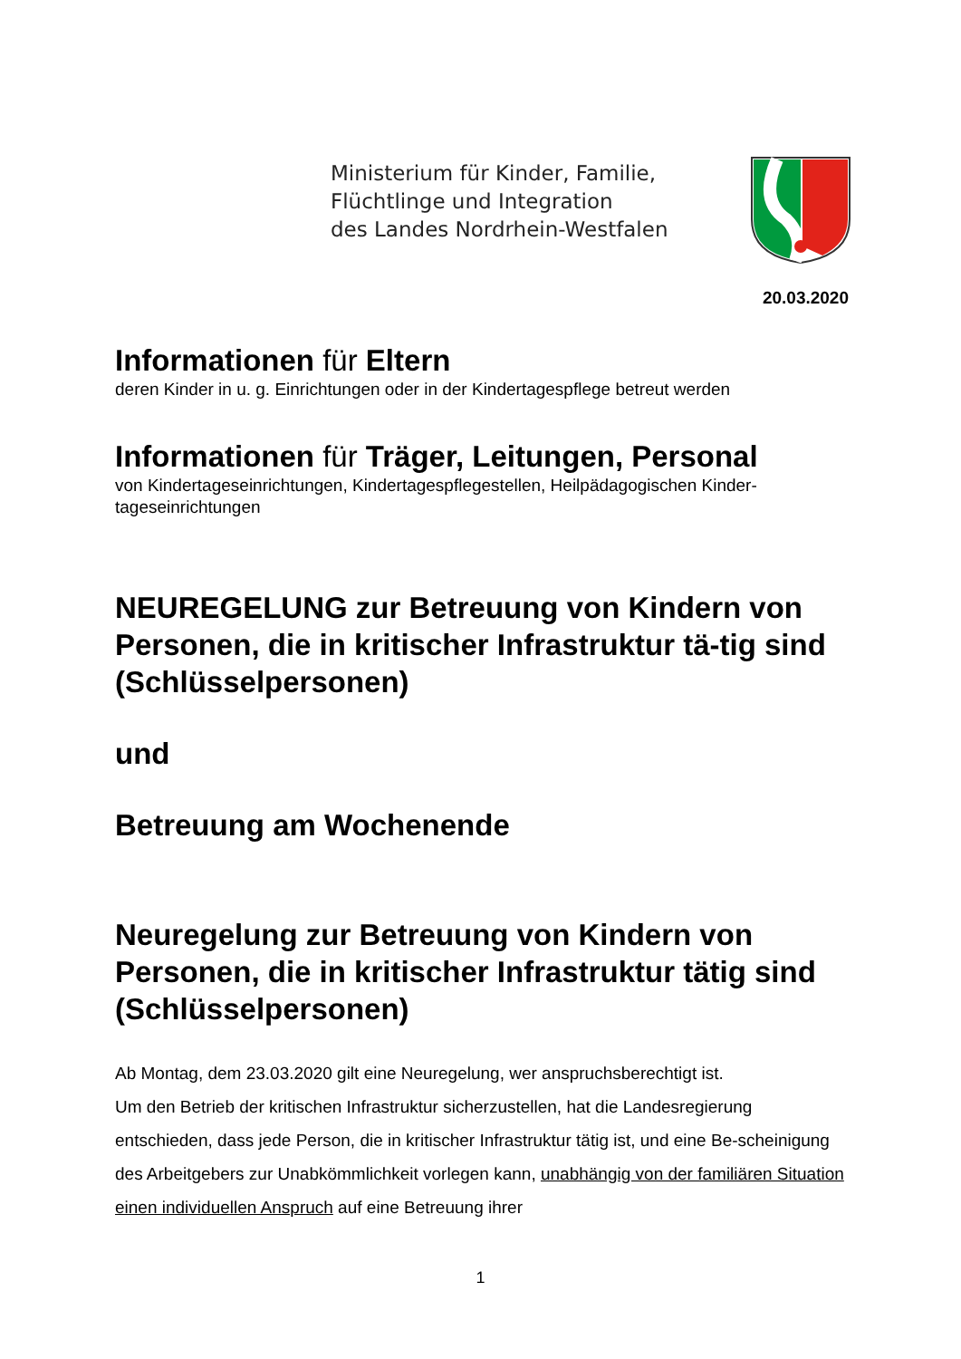Ministerium für Kinder, Familie,
Flüchtlinge und Integration
des Landes Nordrhein-Westfalen
20.03.2020
Informationen für Eltern
deren Kinder in u. g. Einrichtungen oder in der Kindertagespflege betreut werden
Informationen für Träger, Leitungen, Personal
von Kindertageseinrichtungen, Kindertagespflegestellen, Heilpädagogischen Kinder-
tageseinrichtungen
NEUREGELUNG zur Betreuung von Kindern von Personen, die in kritischer Infrastruktur tä-tig sind (Schlüsselpersonen)
und
Betreuung am Wochenende
Neuregelung zur Betreuung von Kindern von Personen, die in kritischer Infrastruktur tätig sind (Schlüsselpersonen)
Ab Montag, dem 23.03.2020 gilt eine Neuregelung, wer anspruchsberechtigt ist.
Um den Betrieb der kritischen Infrastruktur sicherzustellen, hat die Landesregierung entschieden, dass jede Person, die in kritischer Infrastruktur tätig ist, und eine Be-scheinigung des Arbeitgebers zur Unabkömmlichkeit vorlegen kann, unabhängig von der familiären Situation einen individuellen Anspruch auf eine Betreuung ihrer
1